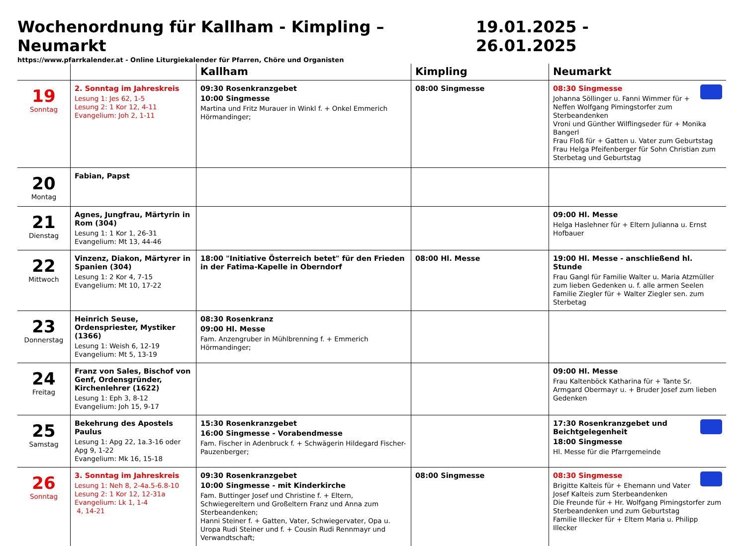Wochenordnung für Kallham - Kimpling – Neumarkt 19.01.2025 - 26.01.2025
https://www.pfarrkalender.at - Online Liturgiekalender für Pfarren, Chöre und Organisten
| | | Kallham | Kimpling | Neumarkt |
| --- | --- | --- | --- | --- |
| 19 Sonntag | 2. Sonntag im Jahreskreis Lesung 1: Jes 62, 1-5 Lesung 2: 1 Kor 12, 4-11 Evangelium: Joh 2, 1-11 | 09:30 Rosenkranzgebet 10:00 Singmesse Martina und Fritz Murauer in Winkl f. + Onkel Emmerich Hörmandinger; | 08:00 Singmesse | 08:30 Singmesse Johanna Söllinger u. Fanni Wimmer für + Neffen Wolfgang Pimingstorfer zum Sterbeandenken Vroni und Günther Wilflingseder für + Monika Bangerl Frau Floß für + Gatten u. Vater zum Geburtstag Frau Helga Pfeifenberger für Sohn Christian zum Sterbetag und Geburtstag |
| 20 Montag | Fabian, Papst | | | |
| 21 Dienstag | Agnes, Jungfrau, Märtyrin in Rom (304) Lesung 1: 1 Kor 1, 26-31 Evangelium: Mt 13, 44-46 | | | 09:00 Hl. Messe Helga Haslehner für + Eltern Julianna u. Ernst Hofbauer |
| 22 Mittwoch | Vinzenz, Diakon, Märtyrer in Spanien (304) Lesung 1: 2 Kor 4, 7-15 Evangelium: Mt 10, 17-22 | 18:00 "Initiative Österreich betet" für den Frieden in der Fatima-Kapelle in Oberndorf | 08:00 Hl. Messe | 19:00 Hl. Messe - anschließend hl. Stunde Frau Gangl für Familie Walter u. Maria Atzmüller zum lieben Gedenken u. f. alle armen Seelen Familie Ziegler für + Walter Ziegler sen. zum Sterbetag |
| 23 Donnerstag | Heinrich Seuse, Ordenspriester, Mystiker (1366) Lesung 1: Weish 6, 12-19 Evangelium: Mt 5, 13-19 | 08:30 Rosenkranz 09:00 Hl. Messe Fam. Anzengruber in Mühlbrenning f. + Emmerich Hörmandinger; | | |
| 24 Freitag | Franz von Sales, Bischof von Genf, Ordensgründer, Kirchenlehrer (1622) Lesung 1: Eph 3, 8-12 Evangelium: Joh 15, 9-17 | | | 09:00 Hl. Messe Frau Kaltenböck Katharina für + Tante Sr. Armgard Obermayr u. + Bruder Josef zum lieben Gedenken |
| 25 Samstag | Bekehrung des Apostels Paulus Lesung 1: Apg 22, 1a.3-16 oder Apg 9, 1-22 Evangelium: Mk 16, 15-18 | 15:30 Rosenkranzgebet 16:00 Singmesse - Vorabendmesse Fam. Fischer in Adenbruck f. + Schwägerin Hildegard Fischer-Pauzenberger; | | 17:30 Rosenkranzgebet und Beichtgelegenheit 18:00 Singmesse Hl. Messe für die Pfarrgemeinde |
| 26 Sonntag | 3. Sonntag im Jahreskreis Lesung 1: Neh 8, 2-4a.5-6.8-10 Lesung 2: 1 Kor 12, 12-31a Evangelium: Lk 1, 1-4 4, 14-21 | 09:30 Rosenkranzgebet 10:00 Singmesse - mit Kinderkirche Fam. Buttinger Josef und Christine f. + Eltern, Schwiegereltern und Großeltern Franz und Anna zum Sterbeandenken; Hanni Steiner f. + Gatten, Vater, Schwiegervater, Opa u. Uropa Rudi Steiner und f. + Cousin Rudi Rennmayr und Verwandtschaft; | 08:00 Singmesse | 08:30 Singmesse Brigitte Kalteis für + Ehemann und Vater Josef Kalteis zum Sterbeandenken Die Freunde für + Hr. Wolfgang Pimingstorfer zum Sterbeandenken und zum Geburtstag Familie Illecker für + Eltern Maria u. Philipp Illecker |